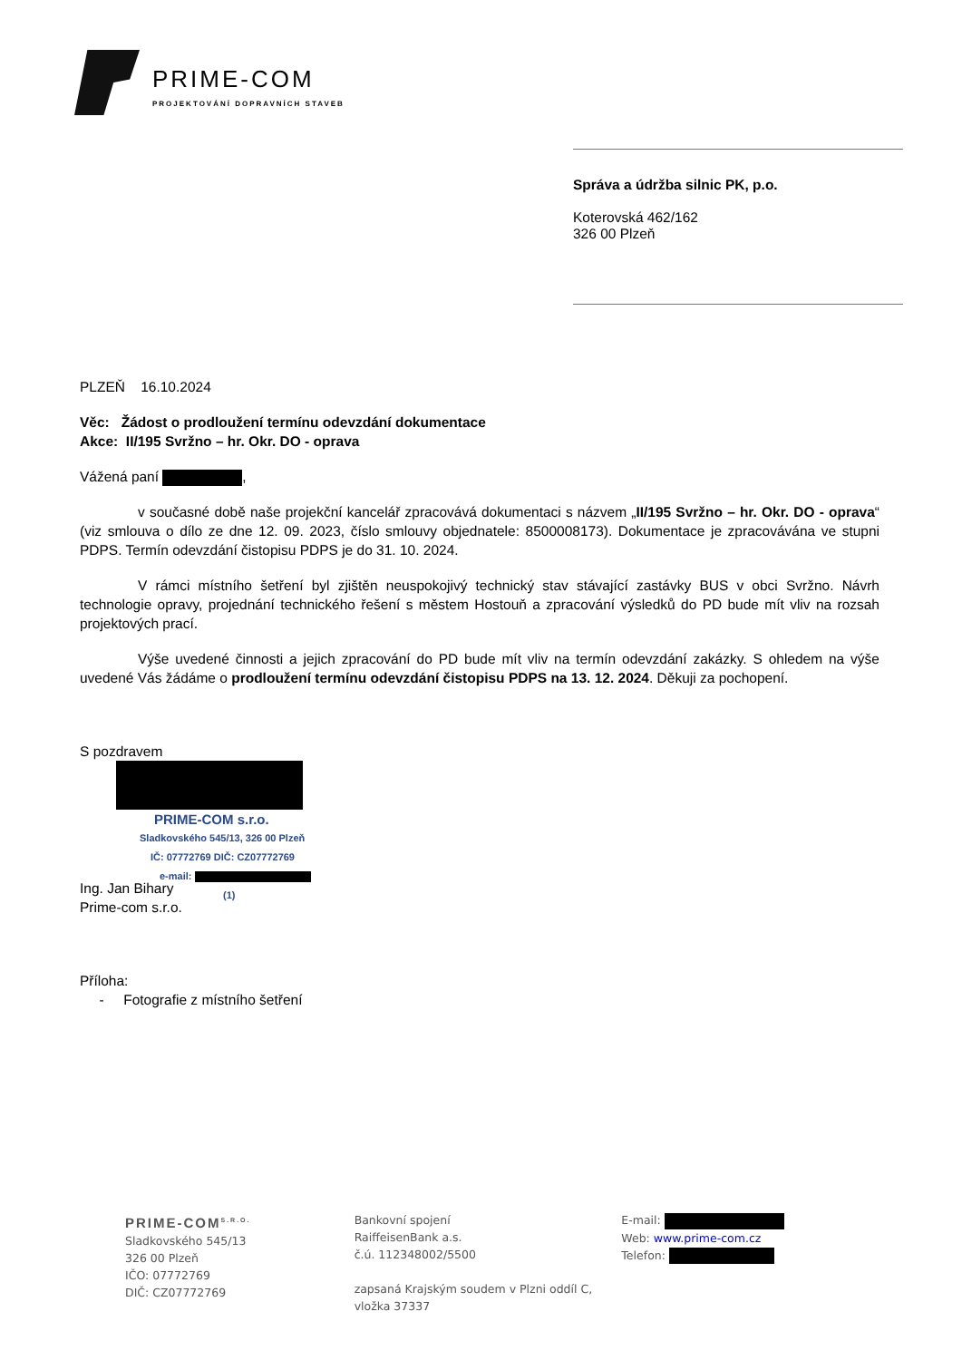PRIME-COM
PROJEKTOVÁNÍ DOPRAVNÍCH STAVEB
Správa a údržba silnic PK, p.o.
Koterovská 462/162
326 00 Plzeň
PLZEŇ 16.10.2024
Věc: Žádost o prodloužení termínu odevzdání dokumentace
Akce: II/195 Svržno – hr. Okr. DO - oprava
Vážená paní ,
v současné době naše projekční kancelář zpracovává dokumentaci s názvem „II/195 Svržno – hr. Okr. DO - oprava“ (viz smlouva o dílo ze dne 12. 09. 2023, číslo smlouvy objednatele: 8500008173). Dokumentace je zpracovávána ve stupni PDPS. Termín odevzdání čistopisu PDPS je do 31. 10. 2024.
V rámci místního šetření byl zjištěn neuspokojivý technický stav stávající zastávky BUS v obci Svržno. Návrh technologie opravy, projednání technického řešení s městem Hostouň a zpracování výsledků do PD bude mít vliv na rozsah projektových prací.
Výše uvedené činnosti a jejich zpracování do PD bude mít vliv na termín odevzdání zakázky. S ohledem na výše uvedené Vás žádáme o prodloužení termínu odevzdání čistopisu PDPS na 13. 12. 2024. Děkuji za pochopení.
S pozdravem
PRIME-COM s.r.o.
Sladkovského 545/13, 326 00 Plzeň
IČ: 07772769 DIČ: CZ07772769
e-mail:
(1)
Ing. Jan Bihary
Prime-com s.r.o.
Příloha:
- Fotografie z místního šetření
PRIME-COM<sup>S.R.O.</sup>
Sladkovského 545/13
326 00 Plzeň
IČO: 07772769
DIČ: CZ07772769
Bankovní spojení
RaiffeisenBank a.s.
č.ú. 112348002/5500
zapsaná Krajským soudem v Plzni oddíl C, vložka 37337
E-mail:
Web: www.prime-com.cz
Telefon: